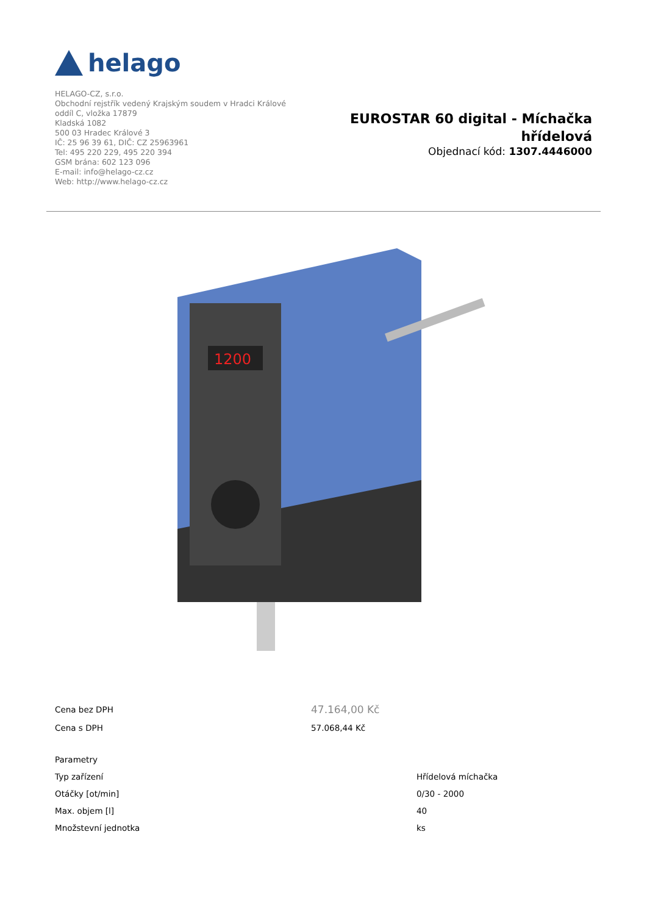helago
HELAGO-CZ, s.r.o.
Obchodní rejstřík vedený Krajským soudem v Hradci Králové
oddíl C, vložka 17879
Kladská 1082
500 03 Hradec Králové 3
IČ: 25 96 39 61, DIČ: CZ 25963961
Tel: 495 220 229, 495 220 394
GSM brána: 602 123 096
E-mail: info@helago-cz.cz
Web: http://www.helago-cz.cz
EUROSTAR 60 digital - Míchačka
hřídelová
Objednací kód: 1307.4446000
1200
| Cena bez DPH | 47.164,00 Kč | |
| Cena s DPH | 57.068,44 Kč | |
| Parametry | | |
| Typ zařízení | | Hřídelová míchačka |
| Otáčky [ot/min] | | 0/30 - 2000 |
| Max. objem [l] | | 40 |
| Množstevní jednotka | | ks |